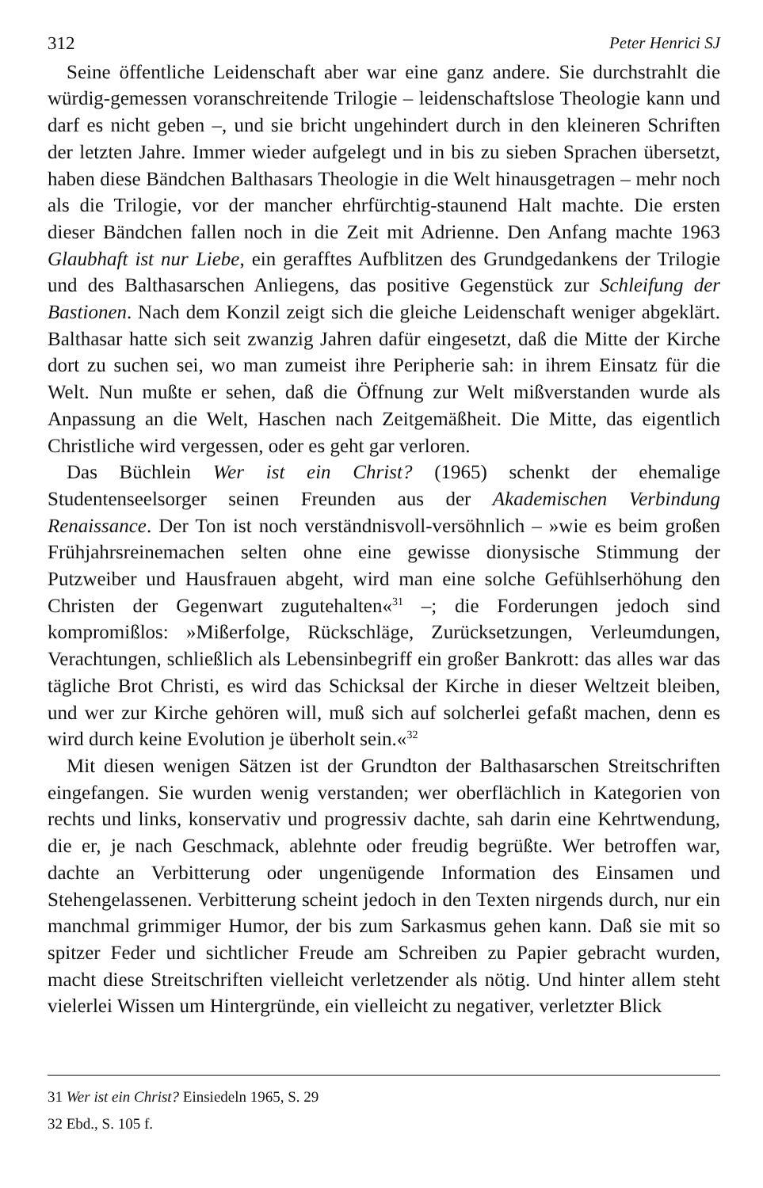312 Peter Henrici SJ
Seine öffentliche Leidenschaft aber war eine ganz andere. Sie durchstrahlt die würdig-gemessen voranschreitende Trilogie – leidenschaftslose Theologie kann und darf es nicht geben –, und sie bricht ungehindert durch in den kleineren Schriften der letzten Jahre. Immer wieder aufgelegt und in bis zu sieben Sprachen übersetzt, haben diese Bändchen Balthasars Theologie in die Welt hinausgetragen – mehr noch als die Trilogie, vor der mancher ehrfürchtig-staunend Halt machte. Die ersten dieser Bändchen fallen noch in die Zeit mit Adrienne. Den Anfang machte 1963 Glaubhaft ist nur Liebe, ein gerafftes Aufblitzen des Grundgedankens der Trilogie und des Balthasarschen Anliegens, das positive Gegenstück zur Schleifung der Bastionen. Nach dem Konzil zeigt sich die gleiche Leidenschaft weniger abgeklärt. Balthasar hatte sich seit zwanzig Jahren dafür eingesetzt, daß die Mitte der Kirche dort zu suchen sei, wo man zumeist ihre Peripherie sah: in ihrem Einsatz für die Welt. Nun mußte er sehen, daß die Öffnung zur Welt mißverstanden wurde als Anpassung an die Welt, Haschen nach Zeitgemäßheit. Die Mitte, das eigentlich Christliche wird vergessen, oder es geht gar verloren.
Das Büchlein Wer ist ein Christ? (1965) schenkt der ehemalige Studentenseelsorger seinen Freunden aus der Akademischen Verbindung Renaissance. Der Ton ist noch verständnisvoll-versöhnlich – »wie es beim großen Frühjahrsreinemachen selten ohne eine gewisse dionysische Stimmung der Putzweiber und Hausfrauen abgeht, wird man eine solche Gefühlserhöhung den Christen der Gegenwart zugutehalten«<sup>31</sup> –; die Forderungen jedoch sind kompromißlos: »Mißerfolge, Rückschläge, Zurücksetzungen, Verleumdungen, Verachtungen, schließlich als Lebensinbegriff ein großer Bankrott: das alles war das tägliche Brot Christi, es wird das Schicksal der Kirche in dieser Weltzeit bleiben, und wer zur Kirche gehören will, muß sich auf solcherlei gefaßt machen, denn es wird durch keine Evolution je überholt sein.«<sup>32</sup>
Mit diesen wenigen Sätzen ist der Grundton der Balthasarschen Streitschriften eingefangen. Sie wurden wenig verstanden; wer oberflächlich in Kategorien von rechts und links, konservativ und progressiv dachte, sah darin eine Kehrtwendung, die er, je nach Geschmack, ablehnte oder freudig begrüßte. Wer betroffen war, dachte an Verbitterung oder ungenügende Information des Einsamen und Stehengelassenen. Verbitterung scheint jedoch in den Texten nirgends durch, nur ein manchmal grimmiger Humor, der bis zum Sarkasmus gehen kann. Daß sie mit so spitzer Feder und sichtlicher Freude am Schreiben zu Papier gebracht wurden, macht diese Streitschriften vielleicht verletzender als nötig. Und hinter allem steht vielerlei Wissen um Hintergründe, ein vielleicht zu negativer, verletzter Blick
31 Wer ist ein Christ? Einsiedeln 1965, S. 29
32 Ebd., S. 105 f.